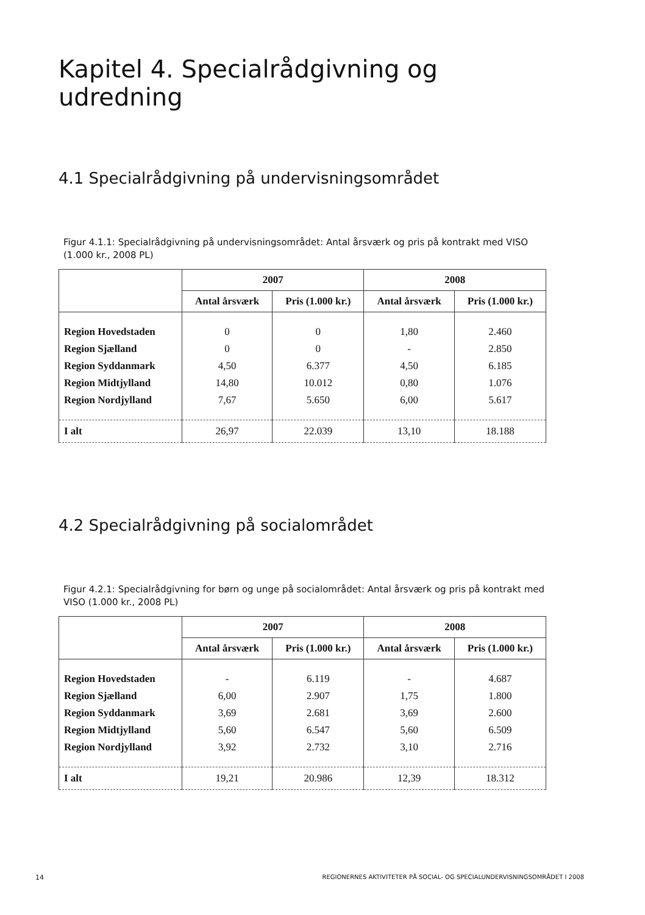Kapitel 4. Specialrådgivning og udredning
4.1 Specialrådgivning på undervisningsområdet
Figur 4.1.1: Specialrådgivning på undervisningsområdet: Antal årsværk og pris på kontrakt med VISO (1.000 kr., 2008 PL)
| | 2007 | | 2008 | |
| --- | --- | --- | --- | --- |
| | Antal årsværk | Pris (1.000 kr.) | Antal årsværk | Pris (1.000 kr.) |
| Region Hovedstaden | 0 | 0 | 1,80 | 2.460 |
| Region Sjælland | 0 | 0 | - | 2.850 |
| Region Syddanmark | 4,50 | 6.377 | 4,50 | 6.185 |
| Region Midtjylland | 14,80 | 10.012 | 0,80 | 1.076 |
| Region Nordjylland | 7,67 | 5.650 | 6,00 | 5.617 |
| I alt | 26,97 | 22.039 | 13,10 | 18.188 |
4.2 Specialrådgivning på socialområdet
Figur 4.2.1: Specialrådgivning for børn og unge på socialområdet: Antal årsværk og pris på kontrakt med VISO (1.000 kr., 2008 PL)
| | 2007 | | 2008 | |
| --- | --- | --- | --- | --- |
| | Antal årsværk | Pris (1.000 kr.) | Antal årsværk | Pris (1.000 kr.) |
| Region Hovedstaden | - | 6.119 | - | 4.687 |
| Region Sjælland | 6,00 | 2.907 | 1,75 | 1.800 |
| Region Syddanmark | 3,69 | 2.681 | 3,69 | 2.600 |
| Region Midtjylland | 5,60 | 6.547 | 5,60 | 6.509 |
| Region Nordjylland | 3,92 | 2.732 | 3,10 | 2.716 |
| I alt | 19,21 | 20.986 | 12,39 | 18.312 |
14 REGIONERNES AKTIVITETER PÅ SOCIAL- OG SPECIALUNDERVISNINGSOMRÅDET I 2008